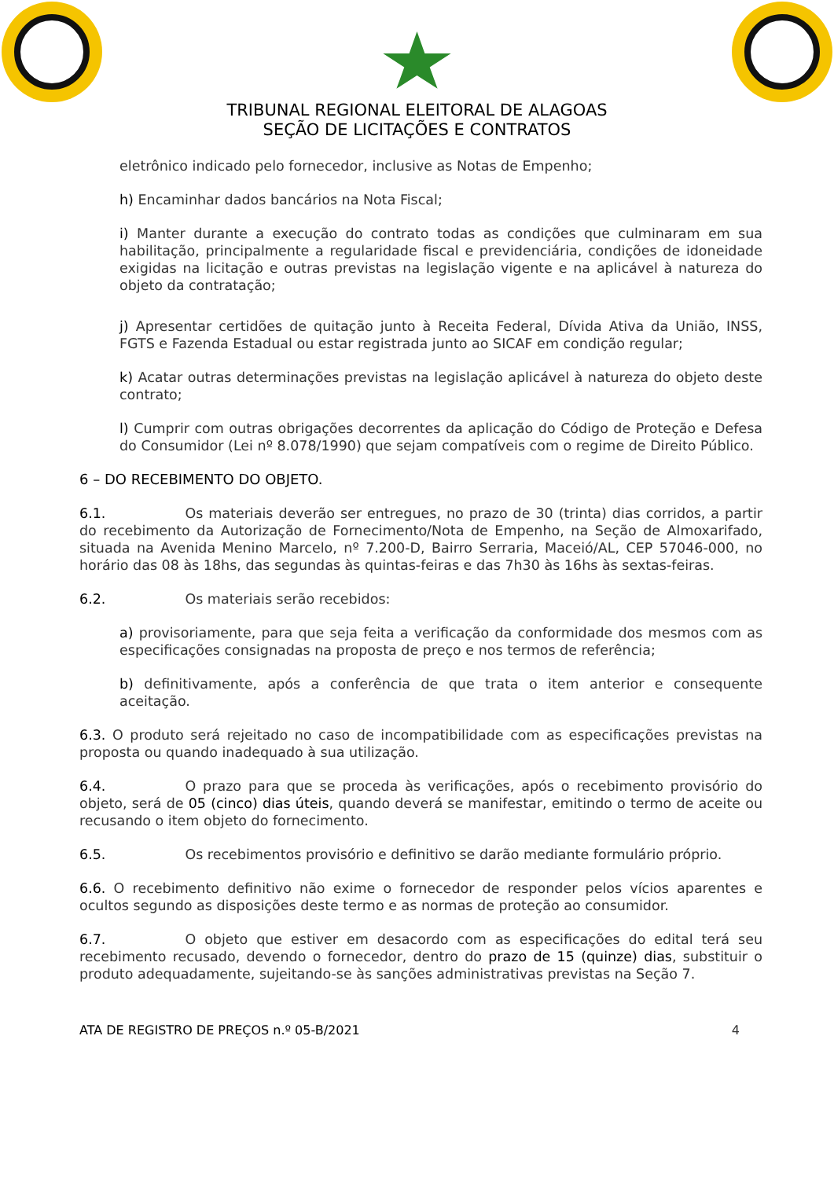TRIBUNAL REGIONAL ELEITORAL DE ALAGOAS
SEÇÃO DE LICITAÇÕES E CONTRATOS
eletrônico indicado pelo fornecedor, inclusive as Notas de Empenho;
h) Encaminhar dados bancários na Nota Fiscal;
i) Manter durante a execução do contrato todas as condições que culminaram em sua habilitação, principalmente a regularidade fiscal e previdenciária, condições de idoneidade exigidas na licitação e outras previstas na legislação vigente e na aplicável à natureza do objeto da contratação;
j) Apresentar certidões de quitação junto à Receita Federal, Dívida Ativa da União, INSS, FGTS e Fazenda Estadual ou estar registrada junto ao SICAF em condição regular;
k) Acatar outras determinações previstas na legislação aplicável à natureza do objeto deste contrato;
l) Cumprir com outras obrigações decorrentes da aplicação do Código de Proteção e Defesa do Consumidor (Lei nº 8.078/1990) que sejam compatíveis com o regime de Direito Público.
6 – DO RECEBIMENTO DO OBJETO.
6.1. Os materiais deverão ser entregues, no prazo de 30 (trinta) dias corridos, a partir do recebimento da Autorização de Fornecimento/Nota de Empenho, na Seção de Almoxarifado, situada na Avenida Menino Marcelo, nº 7.200-D, Bairro Serraria, Maceió/AL, CEP 57046-000, no horário das 08 às 18hs, das segundas às quintas-feiras e das 7h30 às 16hs às sextas-feiras.
6.2. Os materiais serão recebidos:
a) provisoriamente, para que seja feita a verificação da conformidade dos mesmos com as especificações consignadas na proposta de preço e nos termos de referência;
b) definitivamente, após a conferência de que trata o item anterior e consequente aceitação.
6.3. O produto será rejeitado no caso de incompatibilidade com as especificações previstas na proposta ou quando inadequado à sua utilização.
6.4. O prazo para que se proceda às verificações, após o recebimento provisório do objeto, será de 05 (cinco) dias úteis, quando deverá se manifestar, emitindo o termo de aceite ou recusando o item objeto do fornecimento.
6.5. Os recebimentos provisório e definitivo se darão mediante formulário próprio.
6.6. O recebimento definitivo não exime o fornecedor de responder pelos vícios aparentes e ocultos segundo as disposições deste termo e as normas de proteção ao consumidor.
6.7. O objeto que estiver em desacordo com as especificações do edital terá seu recebimento recusado, devendo o fornecedor, dentro do prazo de 15 (quinze) dias, substituir o produto adequadamente, sujeitando-se às sanções administrativas previstas na Seção 7.
ATA DE REGISTRO DE PREÇOS n.º 05-B/2021 4